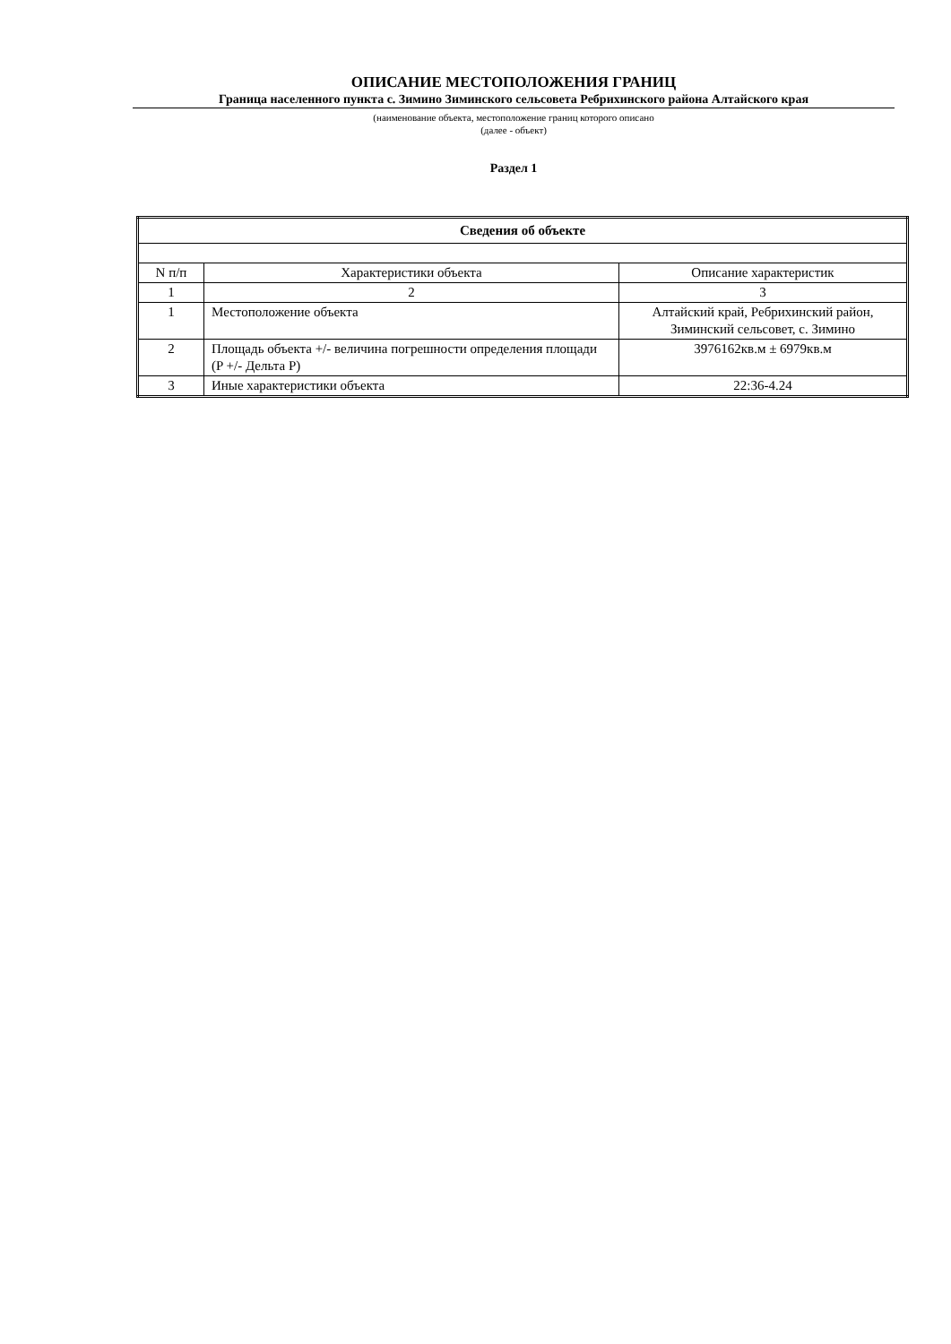ОПИСАНИЕ МЕСТОПОЛОЖЕНИЯ ГРАНИЦ
Граница населенного пункта с. Зимино Зиминского сельсовета Ребрихинского района Алтайского края
(наименование объекта, местоположение границ которого описано
(далее - объект)
Раздел 1
| Сведения об объекте | | |
| --- | --- | --- |
| N п/п | Характеристики объекта | Описание характеристик |
| 1 | 2 | 3 |
| 1 | Местоположение объекта | Алтайский край, Ребрихинский район, Зиминский сельсовет, с. Зимино |
| 2 | Площадь объекта +/- величина погрешности определения площади (P +/- Дельта P) | 3976162кв.м ± 6979кв.м |
| 3 | Иные характеристики объекта | 22:36-4.24 |